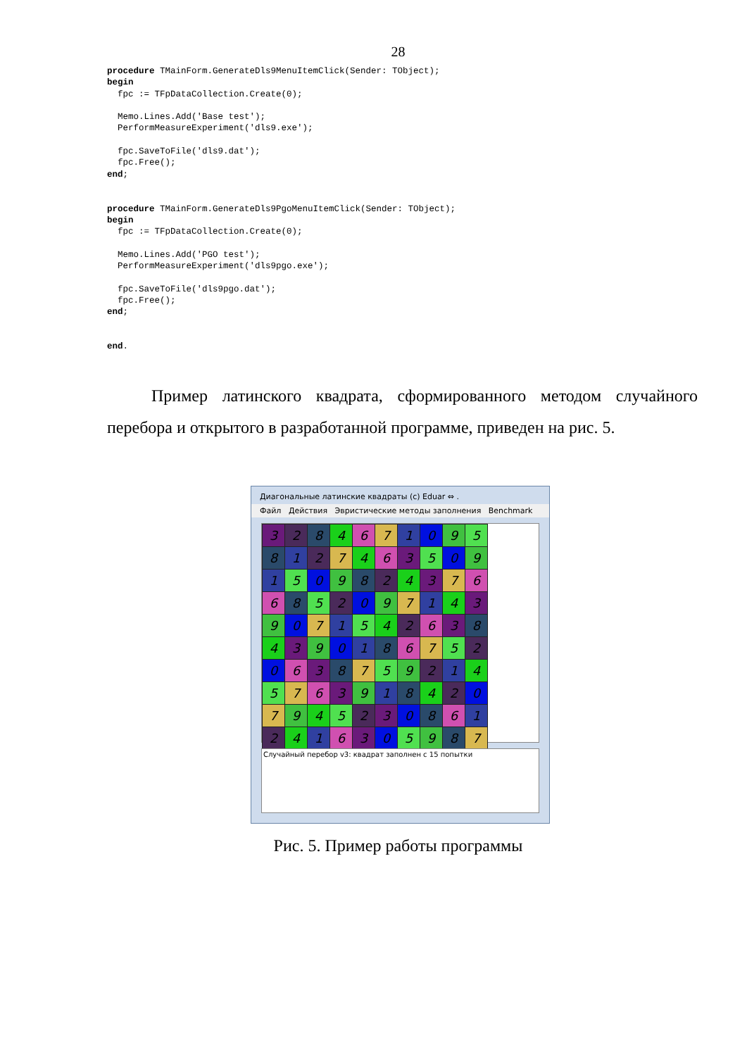28
procedure TMainForm.GenerateDls9MenuItemClick(Sender: TObject);
begin
  fpc := TFpDataCollection.Create(0);

  Memo.Lines.Add('Base test');
  PerformMeasureExperiment('dls9.exe');

  fpc.SaveToFile('dls9.dat');
  fpc.Free();
end;


procedure TMainForm.GenerateDls9PgoMenuItemClick(Sender: TObject);
begin
  fpc := TFpDataCollection.Create(0);

  Memo.Lines.Add('PGO test');
  PerformMeasureExperiment('dls9pgo.exe');

  fpc.SaveToFile('dls9pgo.dat');
  fpc.Free();
end;


end.
Пример латинского квадрата, сформированного методом случайного перебора и открытого в разработанной программе, приведен на рис. 5.
Диагональные латинские квадраты (c) Eduar ⇔ .
Файл Действия Эвристические методы заполнения Benchmark
| 3 | 2 | 8 | 4 | 6 | 7 | 1 | 0 | 9 | 5 |
| 8 | 1 | 2 | 7 | 4 | 6 | 3 | 5 | 0 | 9 |
| 1 | 5 | 0 | 9 | 8 | 2 | 4 | 3 | 7 | 6 |
| 6 | 8 | 5 | 2 | 0 | 9 | 7 | 1 | 4 | 3 |
| 9 | 0 | 7 | 1 | 5 | 4 | 2 | 6 | 3 | 8 |
| 4 | 3 | 9 | 0 | 1 | 8 | 6 | 7 | 5 | 2 |
| 0 | 6 | 3 | 8 | 7 | 5 | 9 | 2 | 1 | 4 |
| 5 | 7 | 6 | 3 | 9 | 1 | 8 | 4 | 2 | 0 |
| 7 | 9 | 4 | 5 | 2 | 3 | 0 | 8 | 6 | 1 |
| 2 | 4 | 1 | 6 | 3 | 0 | 5 | 9 | 8 | 7 |
Случайный перебор v3: квадрат заполнен с 15 попытки
Рис. 5. Пример работы программы